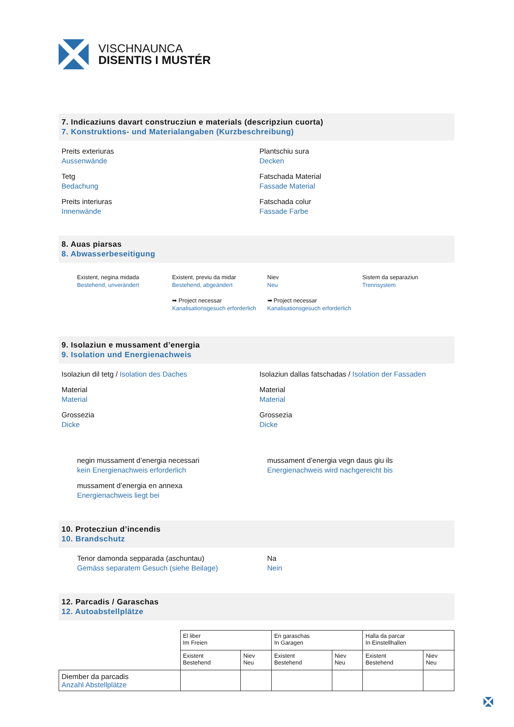VISCHNAUNCA
DISENTIS I MUSTÉR
7. Indicaziuns davart construcziun e materials (descripziun cuorta)
7. Konstruktions- und Materialangaben (Kurzbeschreibung)
Preits exteriuras
Aussenwände
Tetg
Bedachung
Preits interiuras
Innenwände
Plantschiu sura
Decken
Fatschada Material
Fassade Material
Fatschada colur
Fassade Farbe
8. Auas piarsas
8. Abwasserbeseitigung
Existent, negina midada
Bestehend, unverändert
Existent, previu da midar
Bestehend, abgeändert
➡ Project necessar
Kanalisationsgesuch erforderlich
Niev
Neu
➡ Project necessar
Kanalisationsgesuch erforderlich
Sistem da separaziun
Trennsystem
9. Isolaziun e mussament d’energia
9. Isolation und Energienachweis
Isolaziun dil tetg / Isolation des Daches
Material
Material
Grossezia
Dicke
Isolaziun dallas fatschadas / Isolation der Fassaden
Material
Material
Grossezia
Dicke
negin mussament d’energia necessari
kein Energienachweis erforderlich
mussament d’energia en annexa
Energienachweis liegt bei
mussament d’energia vegn daus giu ils
Energienachweis wird nachgereicht bis
10. Protecziun d’incendis
10. Brandschutz
Tenor damonda sepparada (aschuntau)
Gemäss separatem Gesuch (siehe Beilage)
Na
Nein
12. Parcadis / Garaschas
12. Autoabstellplätze
| | El liber Im Freien | | En garaschas In Garagen | | Halla da parcar In Einstellhallen | |
| | Existent Bestehend | Niev Neu | Existent Bestehend | Niev Neu | Existent Bestehend | Niev Neu |
| Diember da parcadis Anzahl Abstellplätze | | | | | | |